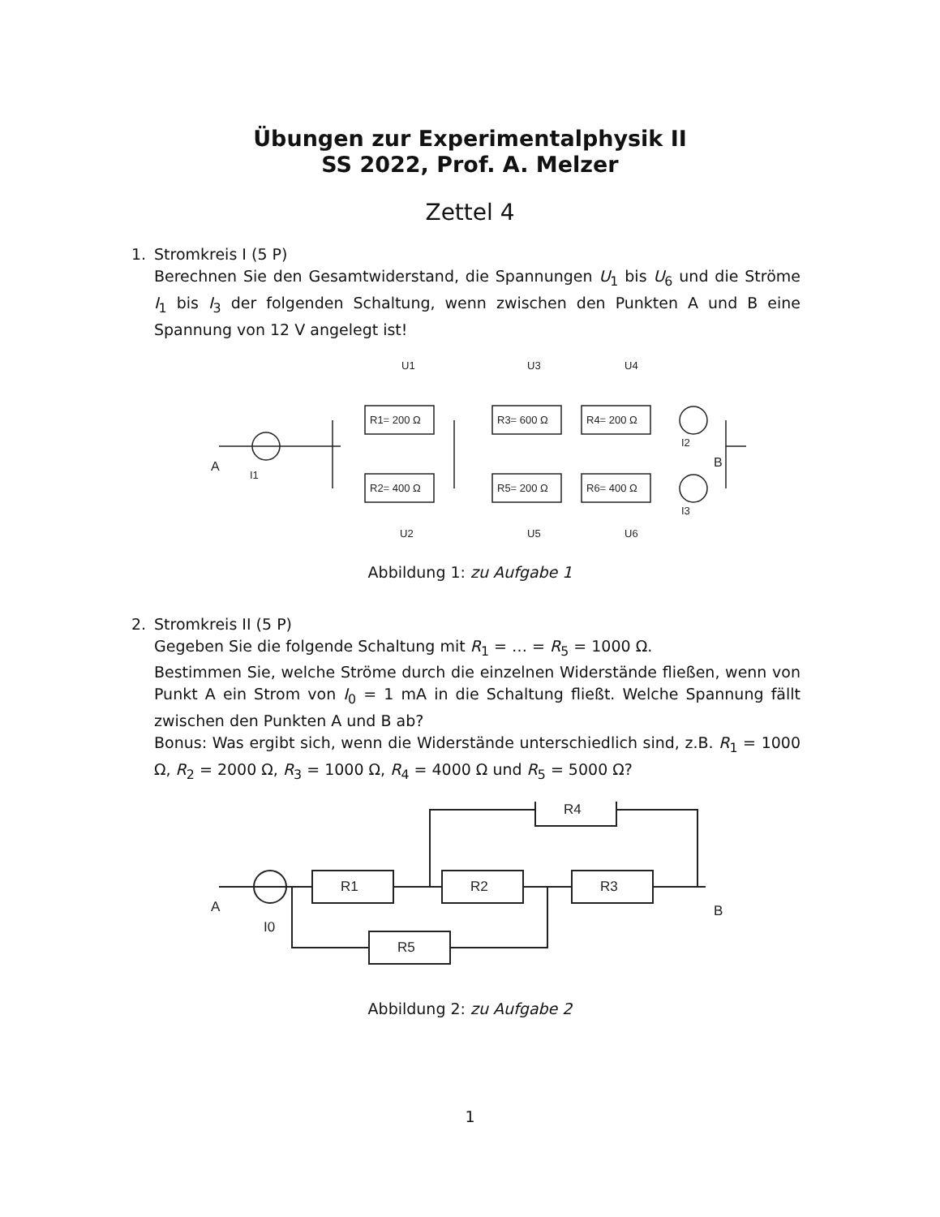Übungen zur Experimentalphysik II
SS 2022, Prof. A. Melzer
Zettel 4
1. Stromkreis I (5 P)
Berechnen Sie den Gesamtwiderstand, die Spannungen U<sub>1</sub> bis U<sub>6</sub> und die Ströme I<sub>1</sub> bis I<sub>3</sub> der folgenden Schaltung, wenn zwischen den Punkten A und B eine Spannung von 12 V angelegt ist!
A
B
I1
I2
I3
R1= 200 Ω
R2= 400 Ω
R3= 600 Ω
R4= 200 Ω
R5= 200 Ω
R6= 400 Ω
U1
U3
U4
U2
U5
U6
Abbildung 1: zu Aufgabe 1
2. Stromkreis II (5 P)
Gegeben Sie die folgende Schaltung mit R<sub>1</sub> = … = R<sub>5</sub> = 1000 Ω.
Bestimmen Sie, welche Ströme durch die einzelnen Widerstände fließen, wenn von Punkt A ein Strom von I<sub>0</sub> = 1 mA in die Schaltung fließt. Welche Spannung fällt zwischen den Punkten A und B ab?
Bonus: Was ergibt sich, wenn die Widerstände unterschiedlich sind, z.B. R<sub>1</sub> = 1000 Ω, R<sub>2</sub> = 2000 Ω, R<sub>3</sub> = 1000 Ω, R<sub>4</sub> = 4000 Ω und R<sub>5</sub> = 5000 Ω?
A
B
I0
R1
R2
R3
R4
R5
Abbildung 2: zu Aufgabe 2
1